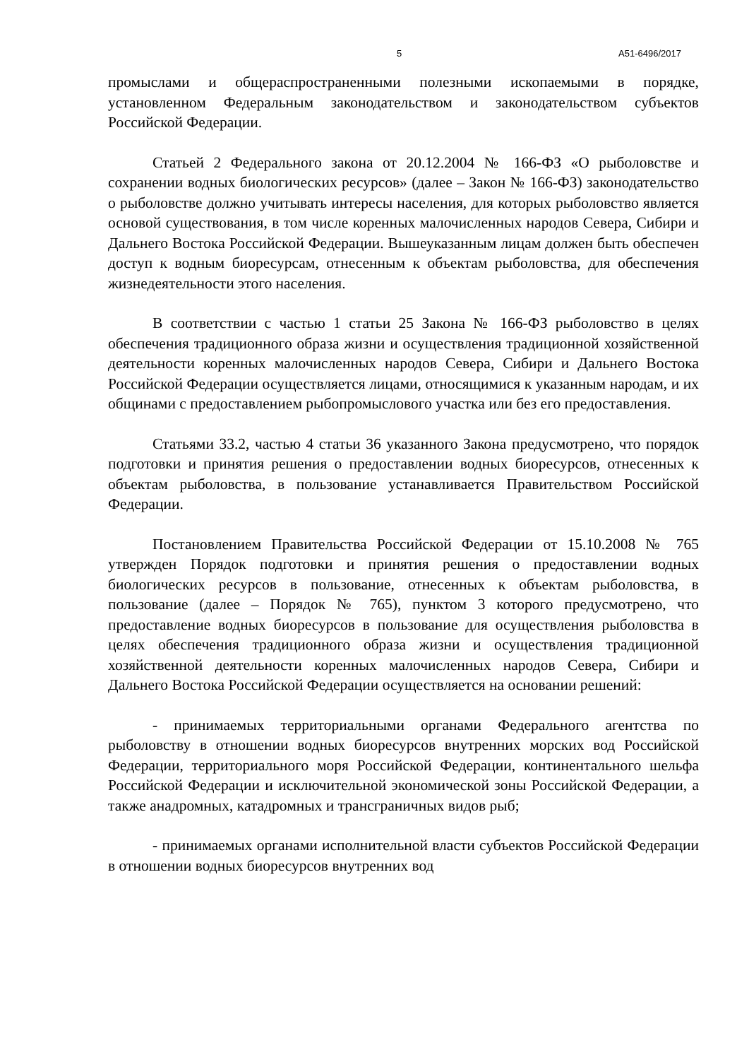5 А51-6496/2017
промыслами и общераспространенными полезными ископаемыми в порядке, установленном Федеральным законодательством и законодательством субъектов Российской Федерации.
Статьей 2 Федерального закона от 20.12.2004 № 166-ФЗ «О рыболовстве и сохранении водных биологических ресурсов» (далее – Закон № 166-ФЗ) законодательство о рыболовстве должно учитывать интересы населения, для которых рыболовство является основой существования, в том числе коренных малочисленных народов Севера, Сибири и Дальнего Востока Российской Федерации. Вышеуказанным лицам должен быть обеспечен доступ к водным биоресурсам, отнесенным к объектам рыболовства, для обеспечения жизнедеятельности этого населения.
В соответствии с частью 1 статьи 25 Закона № 166-ФЗ рыболовство в целях обеспечения традиционного образа жизни и осуществления традиционной хозяйственной деятельности коренных малочисленных народов Севера, Сибири и Дальнего Востока Российской Федерации осуществляется лицами, относящимися к указанным народам, и их общинами с предоставлением рыбопромыслового участка или без его предоставления.
Статьями 33.2, частью 4 статьи 36 указанного Закона предусмотрено, что порядок подготовки и принятия решения о предоставлении водных биоресурсов, отнесенных к объектам рыболовства, в пользование устанавливается Правительством Российской Федерации.
Постановлением Правительства Российской Федерации от 15.10.2008 № 765 утвержден Порядок подготовки и принятия решения о предоставлении водных биологических ресурсов в пользование, отнесенных к объектам рыболовства, в пользование (далее – Порядок № 765), пунктом 3 которого предусмотрено, что предоставление водных биоресурсов в пользование для осуществления рыболовства в целях обеспечения традиционного образа жизни и осуществления традиционной хозяйственной деятельности коренных малочисленных народов Севера, Сибири и Дальнего Востока Российской Федерации осуществляется на основании решений:
- принимаемых территориальными органами Федерального агентства по рыболовству в отношении водных биоресурсов внутренних морских вод Российской Федерации, территориального моря Российской Федерации, континентального шельфа Российской Федерации и исключительной экономической зоны Российской Федерации, а также анадромных, катадромных и трансграничных видов рыб;
- принимаемых органами исполнительной власти субъектов Российской Федерации в отношении водных биоресурсов внутренних вод